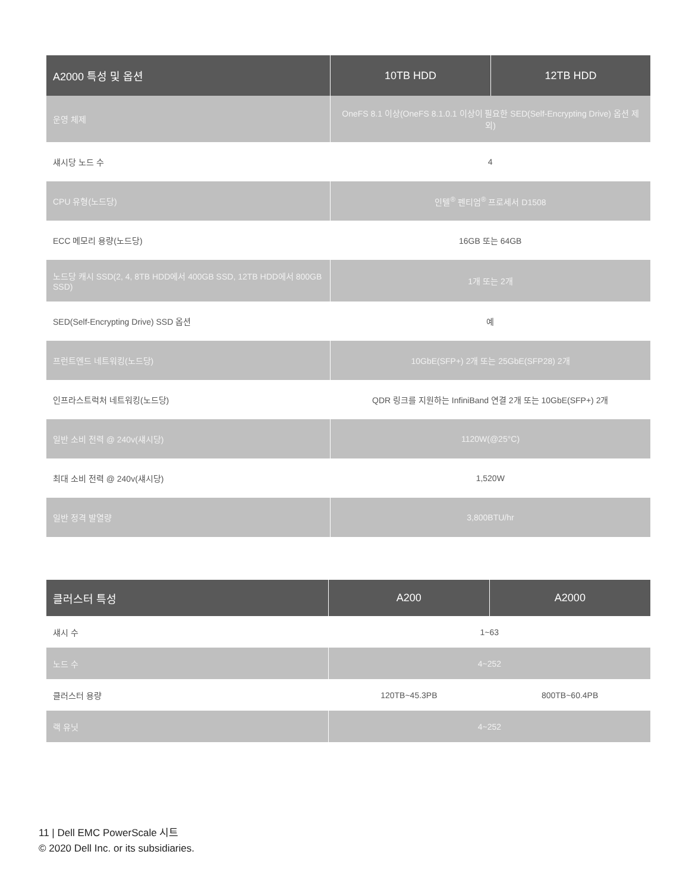| A2000 특성 및 옵션 | 10TB HDD | 12TB HDD |
| --- | --- | --- |
| 운영 체제 | OneFS 8.1 이상(OneFS 8.1.0.1 이상이 필요한 SED(Self-Encrypting Drive) 옵션 제외) | |
| 섀시당 노드 수 | 4 | |
| CPU 유형(노드당) | 인텔<sup>®</sup> 펜티엄<sup>®</sup> 프로세서 D1508 | |
| ECC 메모리 용량(노드당) | 16GB 또는 64GB | |
| 노드당 캐시 SSD(2, 4, 8TB HDD에서 400GB SSD, 12TB HDD에서 800GB SSD) | 1개 또는 2개 | |
| SED(Self-Encrypting Drive) SSD 옵션 | 예 | |
| 프런트엔드 네트워킹(노드당) | 10GbE(SFP+) 2개 또는 25GbE(SFP28) 2개 | |
| 인프라스트럭처 네트워킹(노드당) | QDR 링크를 지원하는 InfiniBand 연결 2개 또는 10GbE(SFP+) 2개 | |
| 일반 소비 전력 @ 240v(섀시당) | 1120W(@25°C) | |
| 최대 소비 전력 @ 240v(섀시당) | 1,520W | |
| 일반 정격 발열량 | 3,800BTU/hr | |
| 클러스터 특성 | A200 | A2000 |
| --- | --- | --- |
| 섀시 수 | 1~63 | |
| 노드 수 | 4~252 | |
| 클러스터 용량 | 120TB~45.3PB | 800TB~60.4PB |
| 랙 유닛 | 4~252 | |
11 | Dell EMC PowerScale 시트
© 2020 Dell Inc. or its subsidiaries.